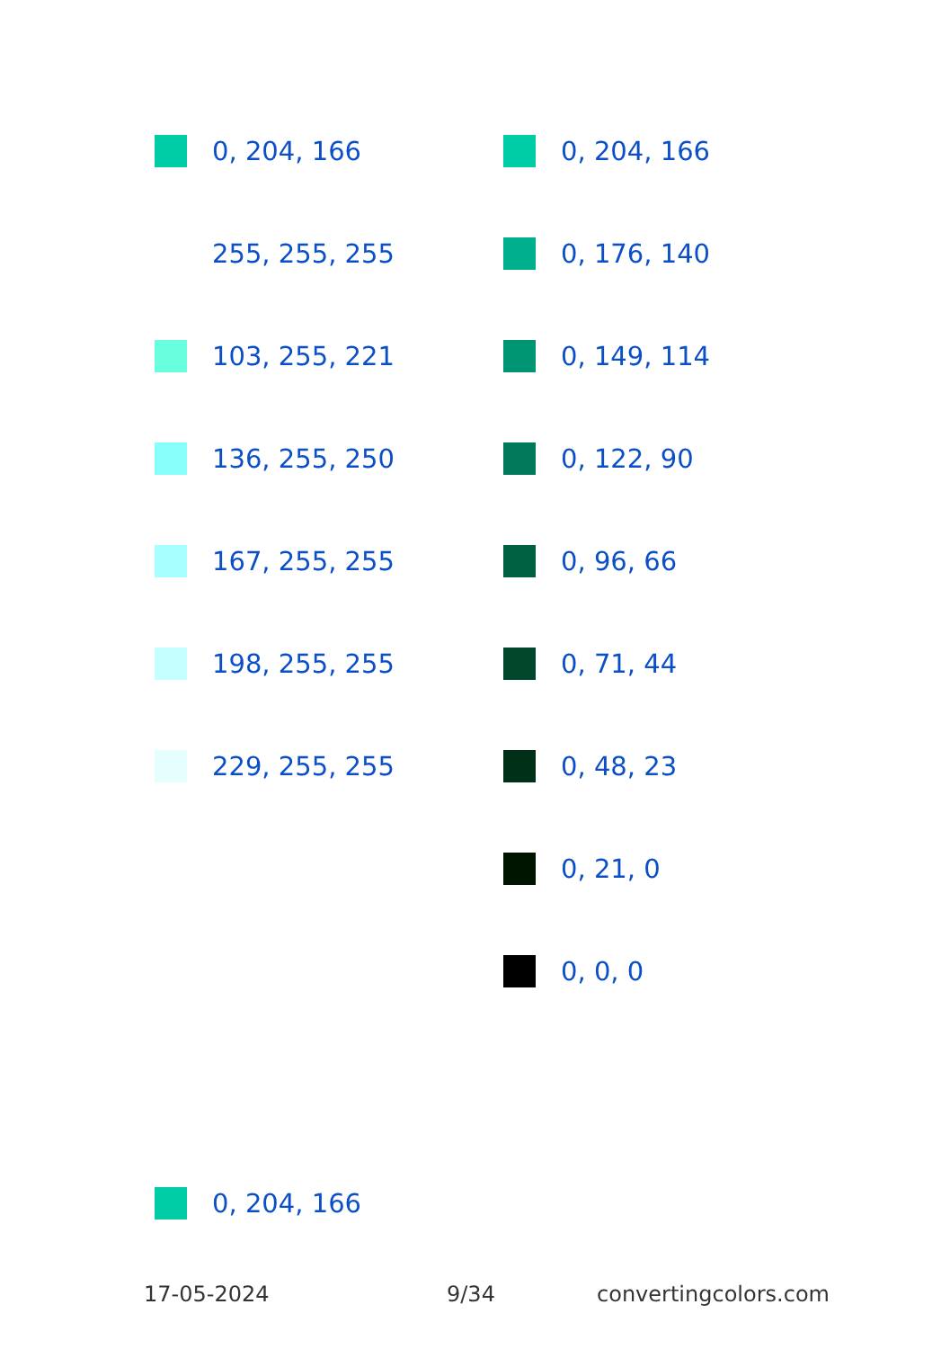0, 204, 166
255, 255, 255
103, 255, 221
136, 255, 250
167, 255, 255
198, 255, 255
229, 255, 255
0, 204, 166
0, 176, 140
0, 149, 114
0, 122, 90
0, 96, 66
0, 71, 44
0, 48, 23
0, 21, 0
0, 0, 0
0, 204, 166
17-05-2024 9/34 convertingcolors.com